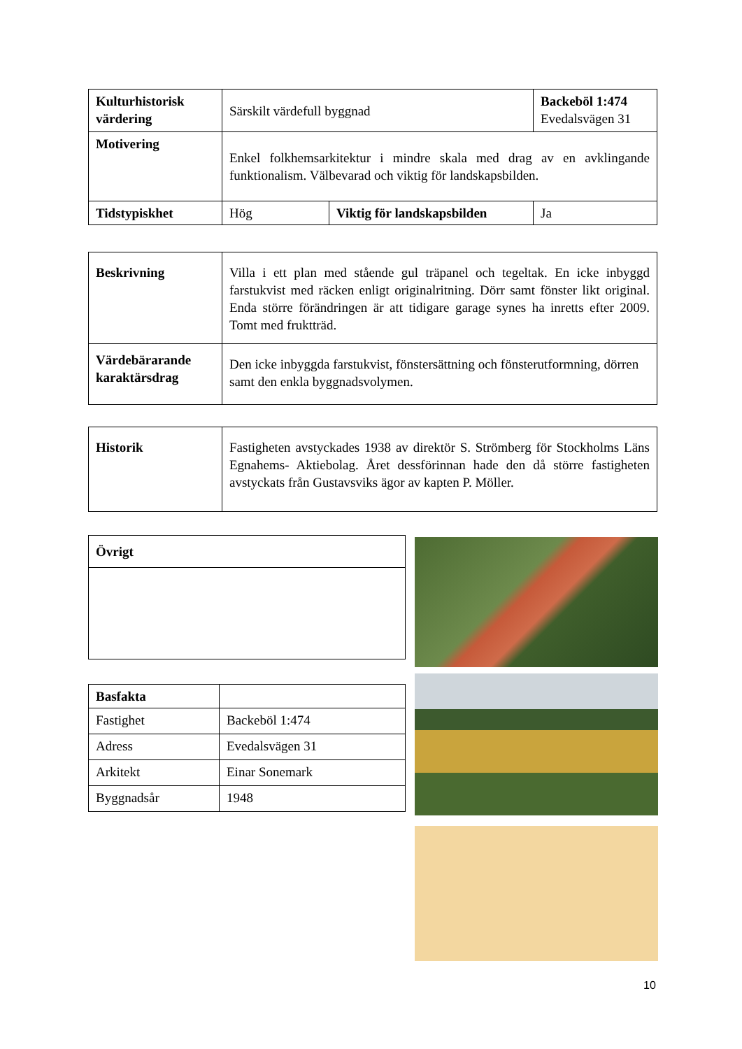| Kulturhistorisk värdering | Särskilt värdefull byggnad | | Backeböl 1:474 Evedalsvägen 31 |
| Motivering | Enkel folkhemsarkitektur i mindre skala med drag av en avklingande funktionalism. Välbevarad och viktig för landskapsbilden. | | |
| Tidstypiskhet | Hög | Viktig för landskapsbilden | Ja |
| Beskrivning | Villa i ett plan med stående gul träpanel och tegeltak. En icke inbyggd farstukvist med räcken enligt originalritning. Dörr samt fönster likt original. Enda större förändringen är att tidigare garage synes ha inretts efter 2009. Tomt med fruktträd. |
| Värdebärarande karaktärsdrag | Den icke inbyggda farstukvist, fönstersättning och fönsterutformning, dörren samt den enkla byggnadsvolymen. |
| Historik | Fastigheten avstyckades 1938 av direktör S. Strömberg för Stockholms Läns Egnahems- Aktiebolag. Året dessförinnan hade den då större fastigheten avstyckats från Gustavsviks ägor av kapten P. Möller. |
| Övrigt |
| Basfakta | |
| Fastighet | Backeböl 1:474 |
| Adress | Evedalsvägen 31 |
| Arkitekt | Einar Sonemark |
| Byggnadsår | 1948 |
10